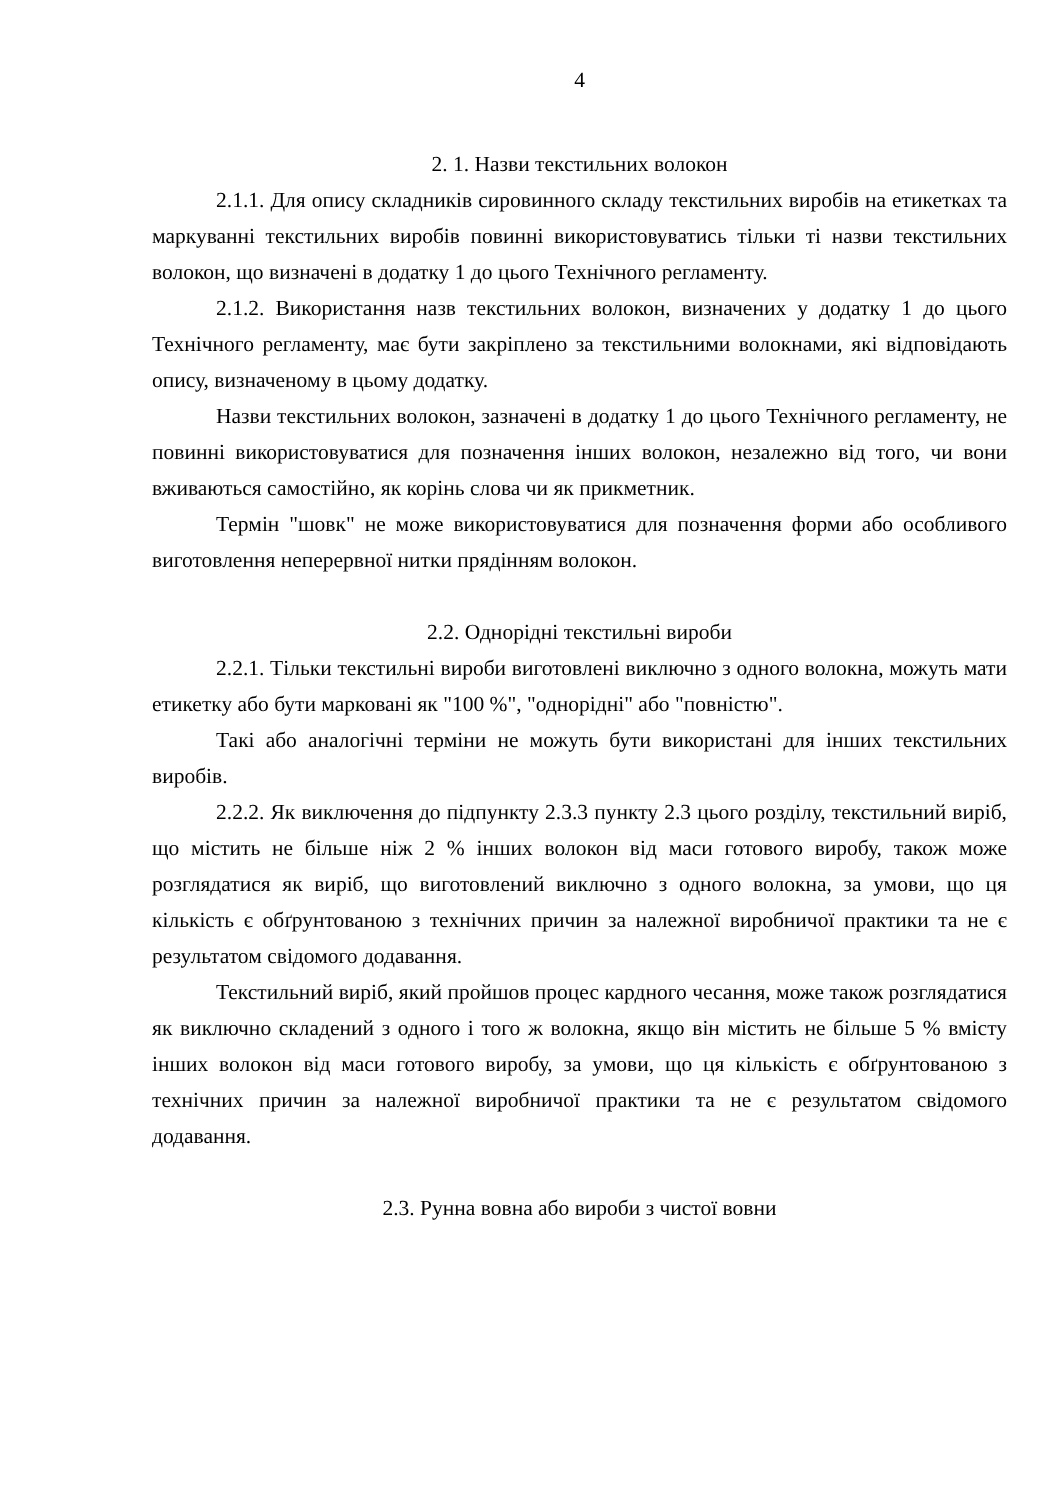4
2. 1. Назви текстильних волокон
2.1.1. Для опису складників сировинного складу текстильних виробів на етикетках та маркуванні текстильних виробів повинні використовуватись тільки ті назви текстильних волокон, що визначені в додатку 1 до цього Технічного регламенту.
2.1.2. Використання назв текстильних волокон, визначених у додатку 1 до цього Технічного регламенту, має бути закріплено за текстильними волокнами, які відповідають опису, визначеному в цьому додатку.
Назви текстильних волокон, зазначені в додатку 1 до цього Технічного регламенту, не повинні використовуватися для позначення інших волокон, незалежно від того, чи вони вживаються самостійно, як корінь слова чи як прикметник.
Термін "шовк" не може використовуватися для позначення форми або особливого виготовлення неперервної нитки прядінням волокон.
2.2. Однорідні текстильні вироби
2.2.1. Тільки текстильні вироби виготовлені виключно з одного волокна, можуть мати етикетку або бути марковані як "100 %", "однорідні" або "повністю".
Такі або аналогічні терміни не можуть бути використані для інших текстильних виробів.
2.2.2. Як виключення до підпункту 2.3.3 пункту 2.3 цього розділу, текстильний виріб, що містить не більше ніж 2 % інших волокон від маси готового виробу, також може розглядатися як виріб, що виготовлений виключно з одного волокна, за умови, що ця кількість є обґрунтованою з технічних причин за належної виробничої практики та не є результатом свідомого додавання.
Текстильний виріб, який пройшов процес кардного чесання, може також розглядатися як виключно складений з одного і того ж волокна, якщо він містить не більше 5 % вмісту інших волокон від маси готового виробу, за умови, що ця кількість є обґрунтованою з технічних причин за належної виробничої практики та не є результатом свідомого додавання.
2.3. Рунна вовна або вироби з чистої вовни